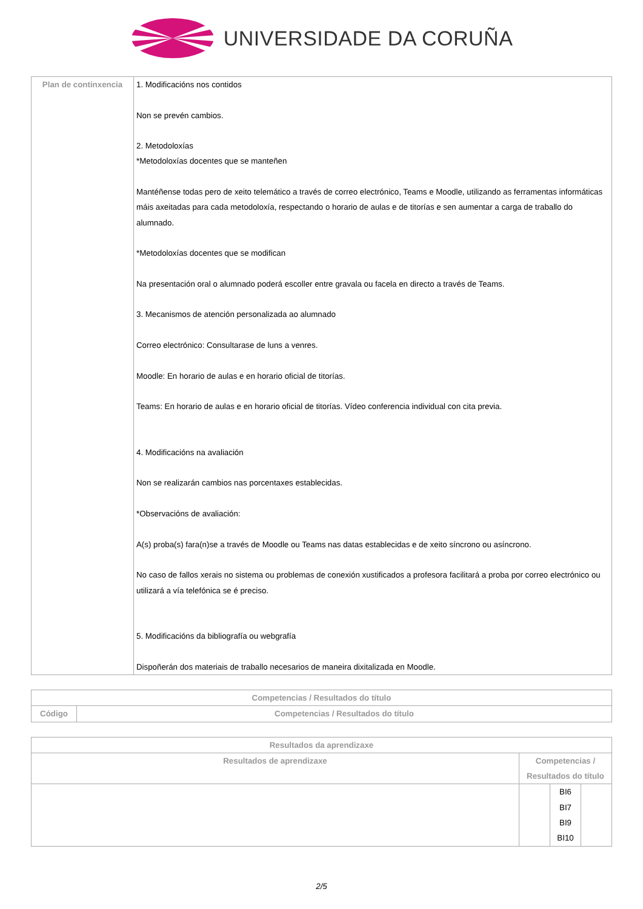UNIVERSIDADE DA CORUÑA
| Plan de continxencia | 1. Modificacións nos contidos Non se prevén cambios. 2. Metodoloxías *Metodoloxías docentes que se manteñen Mantéñense todas pero de xeito telemático a través de correo electrónico, Teams e Moodle, utilizando as ferramentas informáticas máis axeitadas para cada metodoloxía, respectando o horario de aulas e de titorías e sen aumentar a carga de traballo do alumnado. *Metodoloxías docentes que se modifican Na presentación oral o alumnado poderá escoller entre gravala ou facela en directo a través de Teams. 3. Mecanismos de atención personalizada ao alumnado Correo electrónico: Consultarase de luns a venres. Moodle: En horario de aulas e en horario oficial de titorías. Teams: En horario de aulas e en horario oficial de titorías. Vídeo conferencia individual con cita previa. 4. Modificacións na avaliación Non se realizarán cambios nas porcentaxes establecidas. *Observacións de avaliación: A(s) proba(s) fara(n)se a través de Moodle ou Teams nas datas establecidas e de xeito síncrono ou asíncrono. No caso de fallos xerais no sistema ou problemas de conexión xustificados a profesora facilitará a proba por correo electrónico ou utilizará a vía telefónica se é preciso. 5. Modificacións da bibliografía ou webgrafía Dispoñerán dos materiais de traballo necesarios de maneira dixitalizada en Moodle. |
| Competencias / Resultados do título | |
| --- | --- |
| Código | Competencias / Resultados do título |
| Resultados da aprendizaxe | | | |
| --- | --- | --- | --- |
| Resultados de aprendizaxe | Competencias / Resultados do título | | |
| | | BI6 BI7 BI9 BI10 | |
2/5